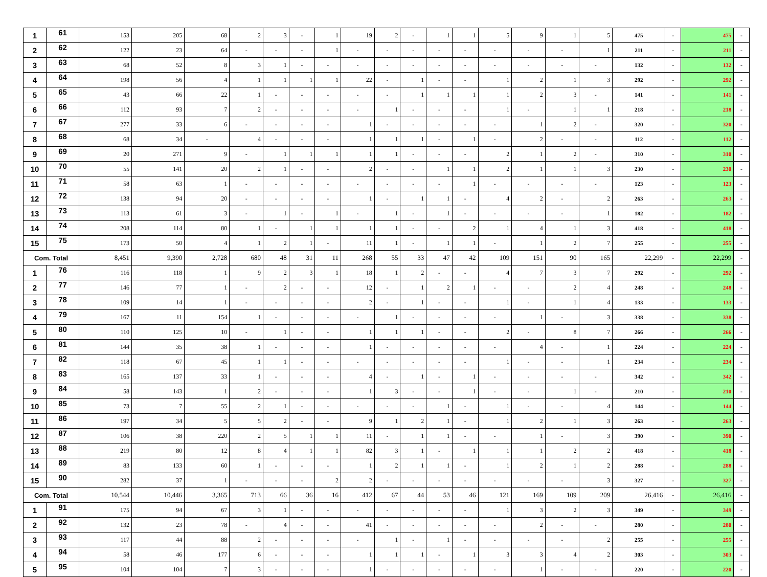| 1 | 61 | 153 | 205 | 68 | 2 | 3 | - | 1 | 19 | 2 | - | 1 | 1 | 5 | 9 | 1 | 5 | 475 | - | 475 | - |
| 2 | 62 | 122 | 23 | 64 | - | - | - | 1 | - | - | - | - | - | - | - | - | 1 | 211 | - | 211 | - |
| 3 | 63 | 68 | 52 | 8 | 3 | 1 | - | - | - | - | - | - | - | - | - | - | - | 132 | - | 132 | - |
| 4 | 64 | 198 | 56 | 4 | 1 | 1 | 1 | 1 | 22 | - | 1 | - | - | 1 | 2 | 1 | 3 | 292 | - | 292 | - |
| 5 | 65 | 43 | 66 | 22 | 1 | - | - | - | - | - | 1 | 1 | 1 | 1 | 2 | 3 | - | 141 | - | 141 | - |
| 6 | 66 | 112 | 93 | 7 | 2 | - | - | - | - | 1 | - | - | - | 1 | - | 1 | 1 | 218 | - | 218 | - |
| 7 | 67 | 277 | 33 | 6 | - | - | - | - | 1 | - | - | - | - | - | 1 | 2 | - | 320 | - | 320 | - |
| 8 | 68 | 68 | 34 | - | 4 | - | - | - | 1 | 1 | 1 | - | 1 | - | 2 | - | - | 112 | - | 112 | - |
| 9 | 69 | 20 | 271 | 9 | - | 1 | 1 | 1 | 1 | 1 | - | - | - | 2 | 1 | 2 | - | 310 | - | 310 | - |
| 10 | 70 | 55 | 141 | 20 | 2 | 1 | - | - | 2 | - | - | 1 | 1 | 2 | 1 | 1 | 3 | 230 | - | 230 | - |
| 11 | 71 | 58 | 63 | 1 | - | - | - | - | - | - | - | - | 1 | - | - | - | - | 123 | - | 123 | - |
| 12 | 72 | 138 | 94 | 20 | - | - | - | - | 1 | - | 1 | 1 | - | 4 | 2 | - | 2 | 263 | - | 263 | - |
| 13 | 73 | 113 | 61 | 3 | - | 1 | - | 1 | - | 1 | - | 1 | - | - | - | - | 1 | 182 | - | 182 | - |
| 14 | 74 | 208 | 114 | 80 | 1 | - | 1 | 1 | 1 | 1 | - | - | 2 | 1 | 4 | 1 | 3 | 418 | - | 418 | - |
| 15 | 75 | 173 | 50 | 4 | 1 | 2 | 1 | - | 11 | 1 | - | 1 | 1 | - | 1 | 2 | 7 | 255 | - | 255 | - |
| Com. Total | | 8,451 | 9,390 | 2,728 | 680 | 48 | 31 | 11 | 268 | 55 | 33 | 47 | 42 | 109 | 151 | 90 | 165 | 22,299 | - | 22,299 | - |
| 1 | 76 | 116 | 118 | 1 | 9 | 2 | 3 | 1 | 18 | 1 | 2 | - | - | 4 | 7 | 3 | 7 | 292 | - | 292 | - |
| 2 | 77 | 146 | 77 | 1 | - | 2 | - | - | 12 | - | 1 | 2 | 1 | - | - | 2 | 4 | 248 | - | 248 | - |
| 3 | 78 | 109 | 14 | 1 | - | - | - | - | 2 | - | 1 | - | - | 1 | - | 1 | 4 | 133 | - | 133 | - |
| 4 | 79 | 167 | 11 | 154 | 1 | - | - | - | - | 1 | - | - | - | - | 1 | - | 3 | 338 | - | 338 | - |
| 5 | 80 | 110 | 125 | 10 | - | 1 | - | - | 1 | 1 | 1 | - | - | 2 | - | 8 | 7 | 266 | - | 266 | - |
| 6 | 81 | 144 | 35 | 38 | 1 | - | - | - | 1 | - | - | - | - | - | 4 | - | 1 | 224 | - | 224 | - |
| 7 | 82 | 118 | 67 | 45 | 1 | 1 | - | - | - | - | - | - | - | 1 | - | - | 1 | 234 | - | 234 | - |
| 8 | 83 | 165 | 137 | 33 | 1 | - | - | - | 4 | - | 1 | - | 1 | - | - | - | - | 342 | - | 342 | - |
| 9 | 84 | 58 | 143 | 1 | 2 | - | - | - | 1 | 3 | - | - | 1 | - | - | 1 | - | 210 | - | 210 | - |
| 10 | 85 | 73 | 7 | 55 | 2 | 1 | - | - | - | - | - | 1 | - | 1 | - | - | 4 | 144 | - | 144 | - |
| 11 | 86 | 197 | 34 | 5 | 5 | 2 | - | - | 9 | 1 | 2 | 1 | - | 1 | 2 | 1 | 3 | 263 | - | 263 | - |
| 12 | 87 | 106 | 38 | 220 | 2 | 5 | 1 | 1 | 11 | - | 1 | 1 | - | - | 1 | - | 3 | 390 | - | 390 | - |
| 13 | 88 | 219 | 80 | 12 | 8 | 4 | 1 | 1 | 82 | 3 | 1 | - | 1 | 1 | 1 | 2 | 2 | 418 | - | 418 | - |
| 14 | 89 | 83 | 133 | 60 | 1 | - | - | - | 1 | 2 | 1 | 1 | - | 1 | 2 | 1 | 2 | 288 | - | 288 | - |
| 15 | 90 | 282 | 37 | 1 | - | - | - | 2 | 2 | - | - | - | - | - | - | - | 3 | 327 | - | 327 | - |
| Com. Total | | 10,544 | 10,446 | 3,365 | 713 | 66 | 36 | 16 | 412 | 67 | 44 | 53 | 46 | 121 | 169 | 109 | 209 | 26,416 | - | 26,416 | - |
| 1 | 91 | 175 | 94 | 67 | 3 | 1 | - | - | - | - | - | - | - | 1 | 3 | 2 | 3 | 349 | - | 349 | - |
| 2 | 92 | 132 | 23 | 78 | - | 4 | - | - | 41 | - | - | - | - | - | 2 | - | - | 280 | - | 280 | - |
| 3 | 93 | 117 | 44 | 88 | 2 | - | - | - | - | 1 | - | 1 | - | - | - | - | 2 | 255 | - | 255 | - |
| 4 | 94 | 58 | 46 | 177 | 6 | - | - | - | 1 | 1 | 1 | - | 1 | 3 | 3 | 4 | 2 | 303 | - | 303 | - |
| 5 | 95 | 104 | 104 | 7 | 3 | - | - | - | 1 | - | - | - | - | - | 1 | - | - | 220 | - | 220 | - |